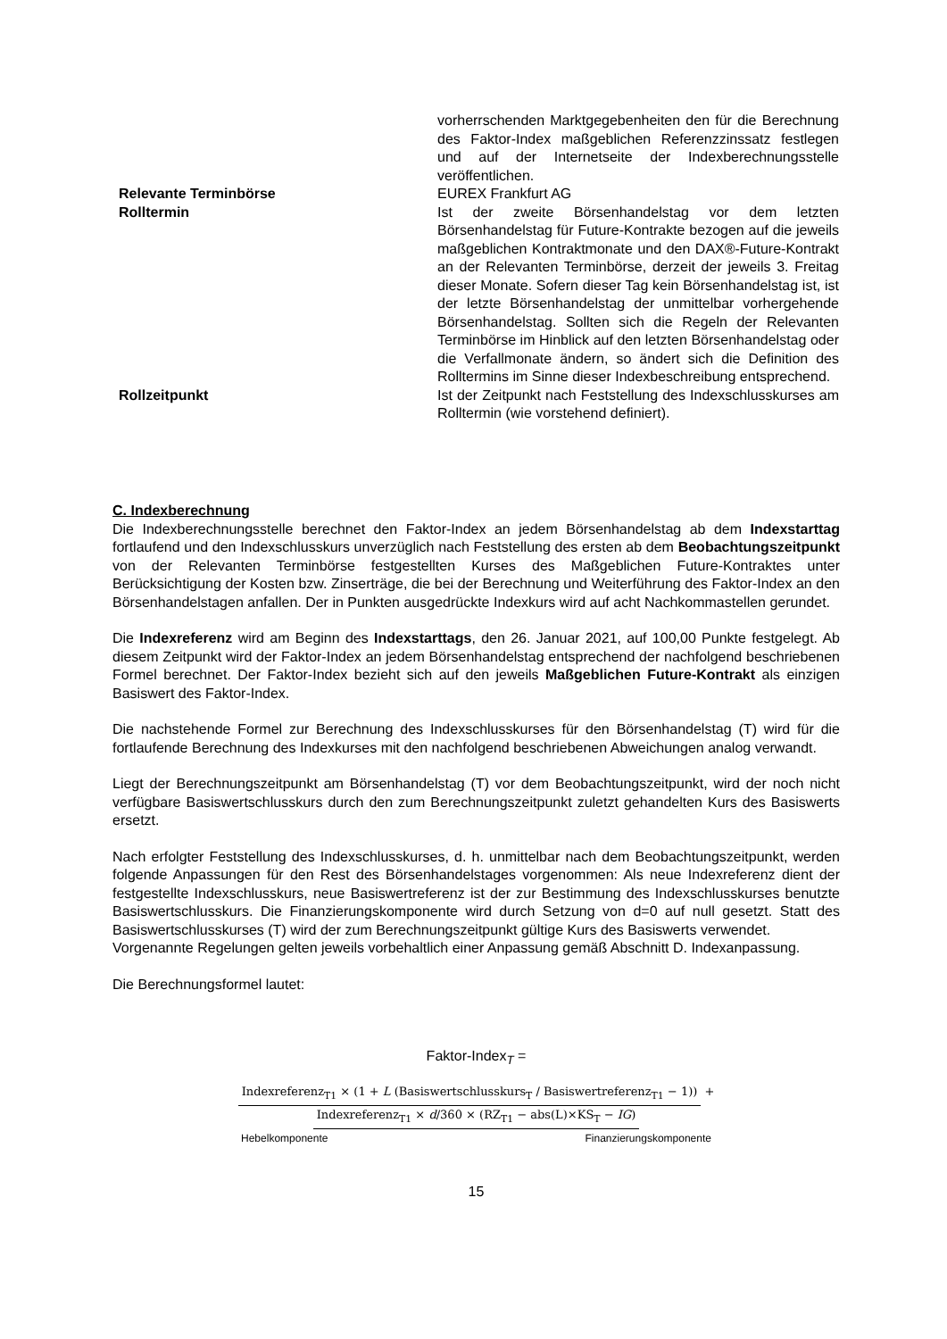vorherrschenden Marktgegebenheiten den für die Berechnung des Faktor-Index maßgeblichen Referenzzinssatz festlegen und auf der Internetseite der Indexberechnungsstelle veröffentlichen.
Relevante Terminbörse EUREX Frankfurt AG
Rolltermin Ist der zweite Börsenhandelstag vor dem letzten Börsenhandelstag für Future-Kontrakte bezogen auf die jeweils maßgeblichen Kontraktmonate und den DAX®-Future-Kontrakt an der Relevanten Terminbörse, derzeit der jeweils 3. Freitag dieser Monate. Sofern dieser Tag kein Börsenhandelstag ist, ist der letzte Börsenhandelstag der unmittelbar vorhergehende Börsenhandelstag. Sollten sich die Regeln der Relevanten Terminbörse im Hinblick auf den letzten Börsenhandelstag oder die Verfallmonate ändern, so ändert sich die Definition des Rolltermins im Sinne dieser Indexbeschreibung entsprechend.
Rollzeitpunkt Ist der Zeitpunkt nach Feststellung des Indexschlusskurses am Rolltermin (wie vorstehend definiert).
C. Indexberechnung
Die Indexberechnungsstelle berechnet den Faktor-Index an jedem Börsenhandelstag ab dem Indexstarttag fortlaufend und den Indexschlusskurs unverzüglich nach Feststellung des ersten ab dem Beobachtungszeitpunkt von der Relevanten Terminbörse festgestellten Kurses des Maßgeblichen Future-Kontraktes unter Berücksichtigung der Kosten bzw. Zinserträge, die bei der Berechnung und Weiterführung des Faktor-Index an den Börsenhandelstagen anfallen. Der in Punkten ausgedrückte Indexkurs wird auf acht Nachkommastellen gerundet.
Die Indexreferenz wird am Beginn des Indexstarttags, den 26. Januar 2021, auf 100,00 Punkte festgelegt. Ab diesem Zeitpunkt wird der Faktor-Index an jedem Börsenhandelstag entsprechend der nachfolgend beschriebenen Formel berechnet. Der Faktor-Index bezieht sich auf den jeweils Maßgeblichen Future-Kontrakt als einzigen Basiswert des Faktor-Index.
Die nachstehende Formel zur Berechnung des Indexschlusskurses für den Börsenhandelstag (T) wird für die fortlaufende Berechnung des Indexkurses mit den nachfolgend beschriebenen Abweichungen analog verwandt.
Liegt der Berechnungszeitpunkt am Börsenhandelstag (T) vor dem Beobachtungszeitpunkt, wird der noch nicht verfügbare Basiswertschlusskurs durch den zum Berechnungszeitpunkt zuletzt gehandelten Kurs des Basiswerts ersetzt.
Nach erfolgter Feststellung des Indexschlusskurses, d. h. unmittelbar nach dem Beobachtungszeitpunkt, werden folgende Anpassungen für den Rest des Börsenhandelstages vorgenommen: Als neue Indexreferenz dient der festgestellte Indexschlusskurs, neue Basiswertreferenz ist der zur Bestimmung des Indexschlusskurses benutzte Basiswertschlusskurs. Die Finanzierungskomponente wird durch Setzung von d=0 auf null gesetzt. Statt des Basiswertschlusskurses (T) wird der zum Berechnungszeitpunkt gültige Kurs des Basiswerts verwendet.
Vorgenannte Regelungen gelten jeweils vorbehaltlich einer Anpassung gemäß Abschnitt D. Indexanpassung.
Die Berechnungsformel lautet:
Faktor-Index<sub>T</sub> =
Indexreferenz<sub>T1</sub> × (1 + L (Basiswertschlusskurs<sub>T</sub> / Basiswertreferenz<sub>T1</sub> − 1)) + Indexreferenz<sub>T1</sub> × d/360 × (RZ<sub>T1</sub> − abs(L)×KS<sub>T</sub> − IG)
Hebelkomponente Finanzierungskomponente
15